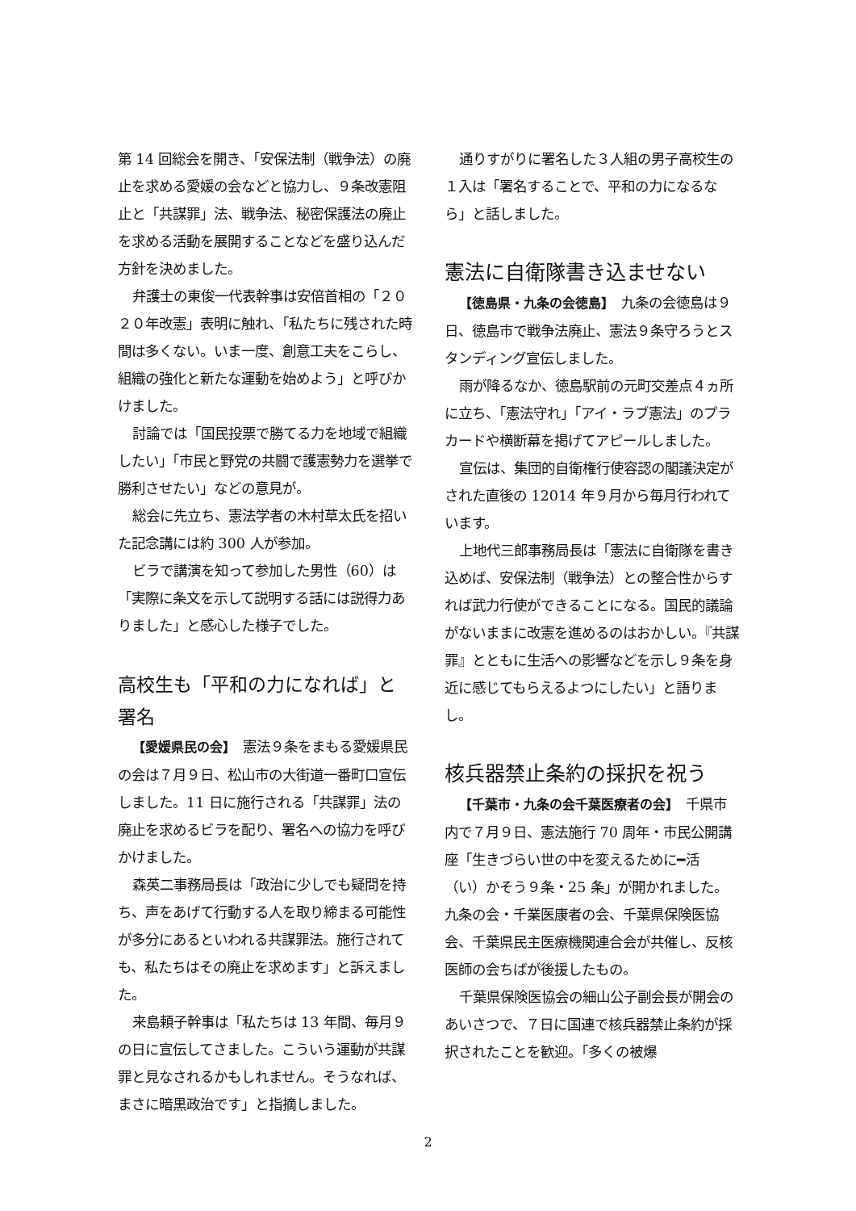第 14 回総会を開き、「安保法制（戦争法）の廃止を求める愛媛の会などと協力し、９条改憲阻止と「共謀罪」法、戦争法、秘密保護法の廃止を求める活動を展開することなどを盛り込んだ方針を決めました。
弁護士の東俊一代表幹事は安倍首相の「２０２０年改憲」表明に触れ、「私たちに残された時間は多くない。いま一度、創意工夫をこらし、組織の強化と新たな運動を始めよう」と呼びかけました。
討論では「国民投票で勝てる力を地域で組織したい」「市民と野党の共闘で護憲勢力を選挙で勝利させたい」などの意見が。
総会に先立ち、憲法学者の木村草太氏を招いた記念講には約 300 人が参加。
ビラで講演を知って参加した男性（60）は「実際に条文を示して説明する話には説得力ありました」と感心した様子でした。
高校生も「平和の力になれば」と署名
【愛媛県民の会】　憲法９条をまもる愛媛県民の会は７月９日、松山市の大街道一番町口宣伝しました。11 日に施行される「共謀罪」法の廃止を求めるビラを配り、署名への協力を呼びかけました。
森英二事務局長は「政治に少しでも疑問を持ち、声をあげて行動する人を取り締まる可能性が多分にあるといわれる共謀罪法。施行されても、私たちはその廃止を求めます」と訴えました。
来島頼子幹事は「私たちは 13 年間、毎月９の日に宣伝してさました。こういう運動が共謀罪と見なされるかもしれません。そうなれば、まさに暗黒政治です」と指摘しました。
通りすがりに署名した３人組の男子高校生の１入は「署名することで、平和の力になるなら」と話しました。
憲法に自衛隊書き込ませない
【徳島県・九条の会徳島】　九条の会徳島は９日、徳島市で戦争法廃止、憲法９条守ろうとスタンディング宣伝しました。
雨が降るなか、徳島駅前の元町交差点４ヵ所に立ち、「憲法守れ」「アイ・ラブ憲法」のプラカードや横断幕を掲げてアピールしました。
宣伝は、集団的自衛権行使容認の閣議決定がされた直後の 12014 年９月から毎月行われています。
上地代三郎事務局長は「憲法に自衛隊を書き込めば、安保法制（戦争法）との整合性からすれば武力行使ができることになる。国民的議論がないままに改憲を進めるのはおかしい。『共謀罪』とともに生活への影響などを示し９条を身近に感じてもらえるよつにしたい」と語りまし。
核兵器禁止条約の採択を祝う
【千葉市・九条の会千葉医療者の会】　千県市内で７月９日、憲法施行 70 周年・市民公開講座「生きづらい世の中を変えるために━活（い）かそう９条・25 条」が開かれました。九条の会・千業医康者の会、千葉県保険医協会、千葉県民主医療機関連合会が共催し、反核医師の会ちばが後援したもの。
千葉県保険医協会の細山公子副会長が開会のあいさつで、７日に国連で核兵器禁止条約が採択されたことを歓迎。「多くの被爆
2